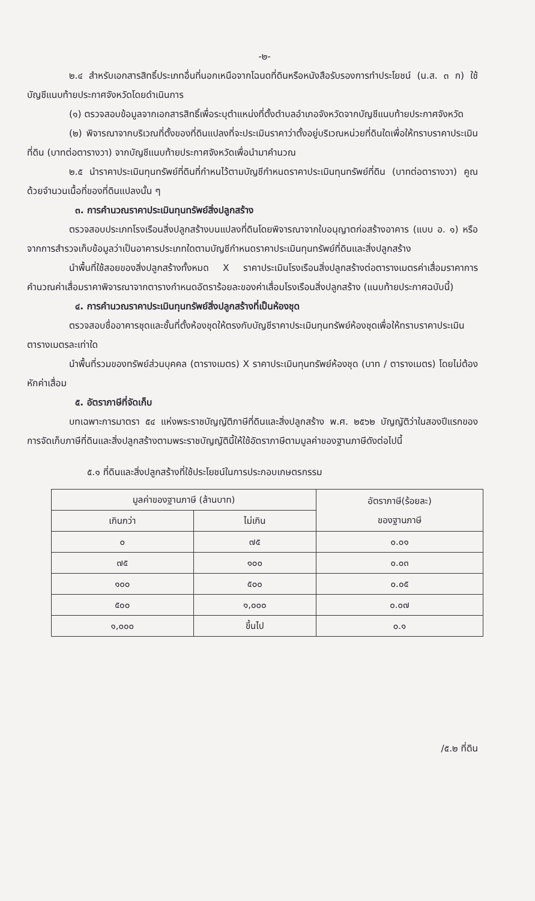-๒-
๒.๔ สำหรับเอกสารสิทธิ์ประเภทอื่นที่นอกเหนือจากโฉนดที่ดินหรือหนังสือรับรองการทำประโยชน์ (น.ส. ๓ ก) ใช้บัญชีแนบท้ายประกาศจังหวัดโดยดำเนินการ
(๑) ตรวจสอบข้อมูลจากเอกสารสิทธิ์เพื่อระบุตำแหน่งที่ตั้งตำบลอำเภอจังหวัดจากบัญชีแนบท้ายประกาศจังหวัด
(๒) พิจารณาจากบริเวณที่ตั้งของที่ดินแปลงที่จะประเมินราคาว่าตั้งอยู่บริเวณหน่วยที่ดินใดเพื่อให้ทราบราคาประเมินที่ดิน (บาทต่อตารางวา) จากบัญชีแนบท้ายประกาศจังหวัดเพื่อนำมาคำนวณ
๒.๕ นำราคาประเมินทุนทรัพย์ที่ดินที่กำหนไว้ตามบัญชีกำหนดราคาประเมินทุนทรัพย์ที่ดิน (บาทต่อตารางวา) คูณด้วยจำนวนเนื้อที่ของที่ดินแปลงนั้น ๆ
๓. การคำนวณราคาประเมินทุนทรัพย์สิ่งปลูกสร้าง
ตรวจสอบประเภทโรงเรือนสิ่งปลูกสร้างบนแปลงที่ดินโดยพิจารณาจากใบอนุญาตก่อสร้างอาคาร (แบบ อ. ๑) หรือจากการสำรวจเก็บข้อมูลว่าเป็นอาคารประเภทใดตามบัญชีกำหนดราคาประเมินทุนทรัพย์ที่ดินและสิ่งปลูกสร้าง
นำพื้นที่ใช้สอยของสิ่งปลูกสร้างทั้งหมด X ราคาประเมินโรงเรือนสิ่งปลูกสร้างต่อตารางเมตรค่าเสื่อมราคาการคำนวณค่าเสื่อมราคาพิจารณาจากตารางกำหนดอัตราร้อยละของค่าเสื่อมโรงเรือนสิ่งปลูกสร้าง (แนบท้ายประกาศฉบับนี้)
๔. การคำนวณราคาประเมินทุนทรัพย์สิ่งปลูกสร้างที่เป็นห้องชุด
ตรวจสอบชื่ออาคารชุดและชั้นที่ตั้งห้องชุดให้ตรงกับบัญชีราคาประเมินทุนทรัพย์ห้องชุดเพื่อให้ทราบราคาประเมินตารางเมตรละเท่าใด
นำพื้นที่รวมของทรัพย์ส่วนบุคคล (ตารางเมตร) X ราคาประเมินทุนทรัพย์ห้องชุด (บาท / ตารางเมตร) โดยไม่ต้องหักค่าเสื่อม
๕. อัตราภาษีที่จัดเก็บ
บทเฉพาะการมาตรา ๕๔ แห่งพระราชบัญญัติภาษีที่ดินและสิ่งปลูกสร้าง พ.ศ. ๒๕๖๒ บัญญัติว่าในสองปีแรกของการจัดเก็บภาษีที่ดินและสิ่งปลูกสร้างตามพระราชบัญญัตินี้ให้ใช้อัตราภาษีตามมูลค่าของฐานภาษีดังต่อไปนี้
๕.๑ ที่ดินและสิ่งปลูกสร้างที่ใช้ประโยชน์ในการประกอบเกษตรกรรม
| มูลค่าของฐานภาษี (ล้านบาท) | | อัตราภาษี(ร้อยละ) ของฐานภาษี |
| --- | --- | --- |
| เกินกว่า | ไม่เกิน | |
| ๐ | ๗๕ | ๐.๐๑ |
| ๗๕ | ๑๐๐ | ๐.๐๓ |
| ๑๐๐ | ๕๐๐ | ๐.๐๕ |
| ๕๐๐ | ๑,๐๐๐ | ๐.๐๗ |
| ๑,๐๐๐ | ขึ้นไป | ๐.๑ |
/๕.๒ ที่ดิน